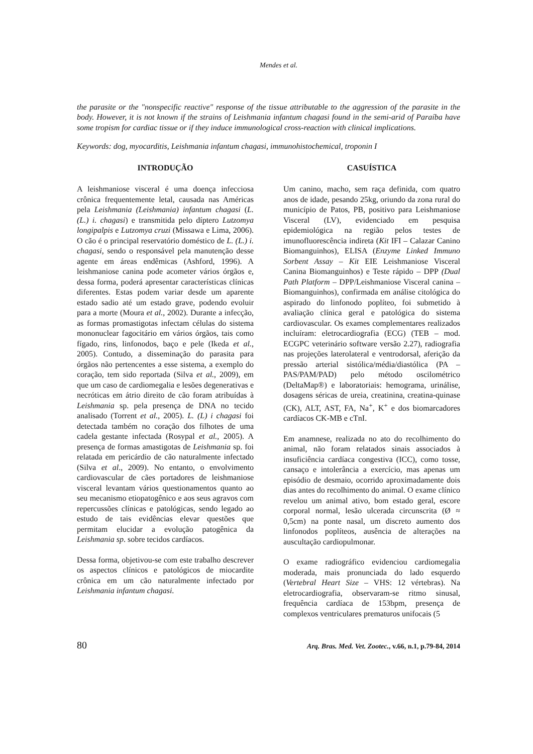Mendes et al.
the parasite or the "nonspecific reactive" response of the tissue attributable to the aggression of the parasite in the body. However, it is not known if the strains of Leishmania infantum chagasi found in the semi-arid of Paraíba have some tropism for cardiac tissue or if they induce immunological cross-reaction with clinical implications.
Keywords: dog, myocarditis, Leishmania infantum chagasi, immunohistochemical, troponin I
INTRODUÇÃO
A leishmaniose visceral é uma doença infecciosa crônica frequentemente letal, causada nas Américas pela Leishmania (Leishmania) infantum chagasi (L. (L.) i. chagasi) e transmitida pelo díptero Lutzomya longipalpis e Lutzomya cruzi (Missawa e Lima, 2006). O cão é o principal reservatório doméstico de L. (L.) i. chagasi, sendo o responsável pela manutenção desse agente em áreas endêmicas (Ashford, 1996). A leishmaniose canina pode acometer vários órgãos e, dessa forma, poderá apresentar características clínicas diferentes. Estas podem variar desde um aparente estado sadio até um estado grave, podendo evoluir para a morte (Moura et al., 2002). Durante a infecção, as formas promastigotas infectam células do sistema mononuclear fagocitário em vários órgãos, tais como fígado, rins, linfonodos, baço e pele (Ikeda et al., 2005). Contudo, a disseminação do parasita para órgãos não pertencentes a esse sistema, a exemplo do coração, tem sido reportada (Silva et al., 2009), em que um caso de cardiomegalia e lesões degenerativas e necróticas em átrio direito de cão foram atribuídas à Leishmania sp. pela presença de DNA no tecido analisado (Torrent et al., 2005). L. (L) i chagasi foi detectada também no coração dos filhotes de uma cadela gestante infectada (Rosypal et al., 2005). A presença de formas amastigotas de Leishmania sp. foi relatada em pericárdio de cão naturalmente infectado (Silva et al., 2009). No entanto, o envolvimento cardiovascular de cães portadores de leishmaniose visceral levantam vários questionamentos quanto ao seu mecanismo etiopatogênico e aos seus agravos com repercussões clínicas e patológicas, sendo legado ao estudo de tais evidências elevar questões que permitam elucidar a evolução patogênica da Leishmania sp. sobre tecidos cardíacos.
Dessa forma, objetivou-se com este trabalho descrever os aspectos clínicos e patológicos de miocardite crônica em um cão naturalmente infectado por Leishmania infantum chagasi.
CASUÍSTICA
Um canino, macho, sem raça definida, com quatro anos de idade, pesando 25kg, oriundo da zona rural do município de Patos, PB, positivo para Leishmaniose Visceral (LV), evidenciado em pesquisa epidemiológica na região pelos testes de imunofluorescência indireta (Kit IFI – Calazar Canino Biomanguinhos), ELISA (Enzyme Linked Immuno Sorbent Assay – Kit EIE Leishmaniose Visceral Canina Biomanguinhos) e Teste rápido – DPP (Dual Path Platform – DPP/Leishmaniose Visceral canina – Biomanguinhos), confirmada em análise citológica do aspirado do linfonodo poplíteo, foi submetido à avaliação clínica geral e patológica do sistema cardiovascular. Os exames complementares realizados incluíram: eletrocardiografia (ECG) (TEB – mod. ECGPC veterinário software versão 2.27), radiografia nas projeções laterolateral e ventrodorsal, aferição da pressão arterial sistólica/média/diastólica (PA – PAS/PAM/PAD) pelo método oscilométrico (DeltaMap®) e laboratoriais: hemograma, urinálise, dosagens séricas de ureia, creatinina, creatina-quinase (CK), ALT, AST, FA, Na<sup>+</sup>, K<sup>+</sup> e dos biomarcadores cardíacos CK-MB e cTnI.
Em anamnese, realizada no ato do recolhimento do animal, não foram relatados sinais associados à insuficiência cardíaca congestiva (ICC), como tosse, cansaço e intolerância a exercício, mas apenas um episódio de desmaio, ocorrido aproximadamente dois dias antes do recolhimento do animal. O exame clínico revelou um animal ativo, bom estado geral, escore corporal normal, lesão ulcerada circunscrita (Ø ≈ 0,5cm) na ponte nasal, um discreto aumento dos linfonodos poplíteos, ausência de alterações na auscultação cardiopulmonar.
O exame radiográfico evidenciou cardiomegalia moderada, mais pronunciada do lado esquerdo (Vertebral Heart Size – VHS: 12 vértebras). Na eletrocardiografia, observaram-se ritmo sinusal, frequência cardíaca de 153bpm, presença de complexos ventriculares prematuros unifocais (5
80 Arq. Bras. Med. Vet. Zootec., v.66, n.1, p.79-84, 2014